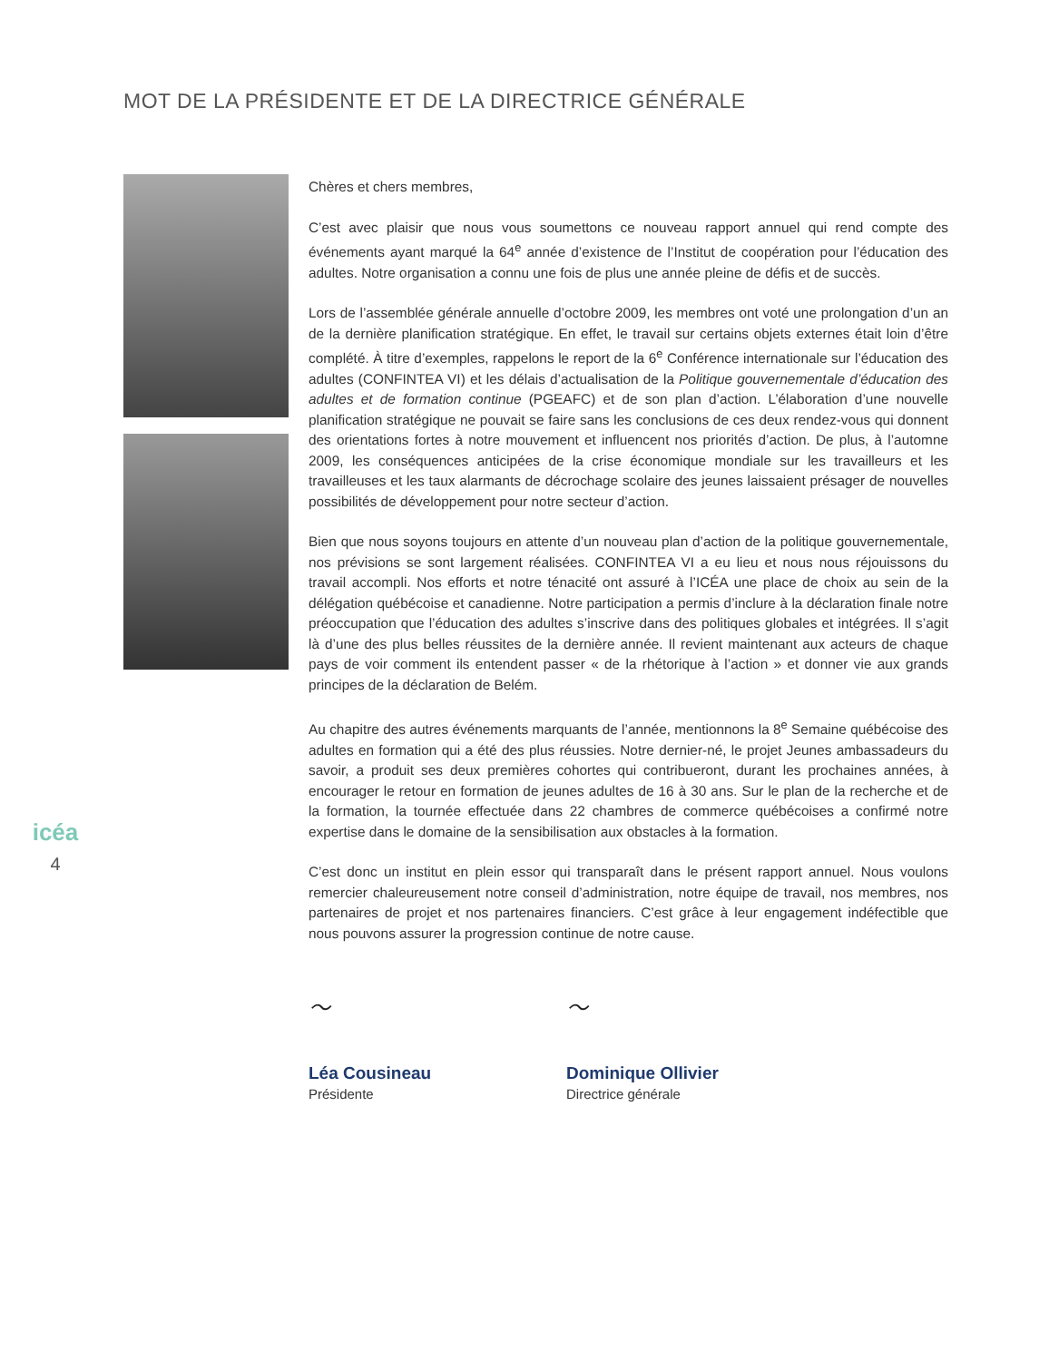MOT DE LA PRÉSIDENTE ET DE LA DIRECTRICE GÉNÉRALE
icéa
4
Chères et chers membres,
C’est avec plaisir que nous vous soumettons ce nouveau rapport annuel qui rend compte des événements ayant marqué la 64<sup>e</sup> année d’existence de l’Institut de coopération pour l’éducation des adultes. Notre organisation a connu une fois de plus une année pleine de défis et de succès.
Lors de l’assemblée générale annuelle d’octobre 2009, les membres ont voté une prolongation d’un an de la dernière planification stratégique. En effet, le travail sur certains objets externes était loin d’être complété. À titre d’exemples, rappelons le report de la 6<sup>e</sup> Conférence internationale sur l’éducation des adultes (CONFINTEA VI) et les délais d’actualisation de la Politique gouvernementale d’éducation des adultes et de formation continue (PGEAFC) et de son plan d’action. L’élaboration d’une nouvelle planification stratégique ne pouvait se faire sans les conclusions de ces deux rendez-vous qui donnent des orientations fortes à notre mouvement et influencent nos priorités d’action. De plus, à l’automne 2009, les conséquences anticipées de la crise économique mondiale sur les travailleurs et les travailleuses et les taux alarmants de décrochage scolaire des jeunes laissaient présager de nouvelles possibilités de développement pour notre secteur d’action.
Bien que nous soyons toujours en attente d’un nouveau plan d’action de la politique gouvernementale, nos prévisions se sont largement réalisées. CONFINTEA VI a eu lieu et nous nous réjouissons du travail accompli. Nos efforts et notre ténacité ont assuré à l’ICÉA une place de choix au sein de la délégation québécoise et canadienne. Notre participation a permis d’inclure à la déclaration finale notre préoccupation que l’éducation des adultes s’inscrive dans des politiques globales et intégrées. Il s’agit là d’une des plus belles réussites de la dernière année. Il revient maintenant aux acteurs de chaque pays de voir comment ils entendent passer « de la rhétorique à l’action » et donner vie aux grands principes de la déclaration de Belém.
Au chapitre des autres événements marquants de l’année, mentionnons la 8<sup>e</sup> Semaine québécoise des adultes en formation qui a été des plus réussies. Notre dernier-né, le projet Jeunes ambassadeurs du savoir, a produit ses deux premières cohortes qui contribueront, durant les prochaines années, à encourager le retour en formation de jeunes adultes de 16 à 30 ans. Sur le plan de la recherche et de la formation, la tournée effectuée dans 22 chambres de commerce québécoises a confirmé notre expertise dans le domaine de la sensibilisation aux obstacles à la formation.
C’est donc un institut en plein essor qui transparaît dans le présent rapport annuel. Nous voulons remercier chaleureusement notre conseil d’administration, notre équipe de travail, nos membres, nos partenaires de projet et nos partenaires financiers. C’est grâce à leur engagement indéfectible que nous pouvons assurer la progression continue de notre cause.
～
Léa Cousineau
Présidente
～
Dominique Ollivier
Directrice générale